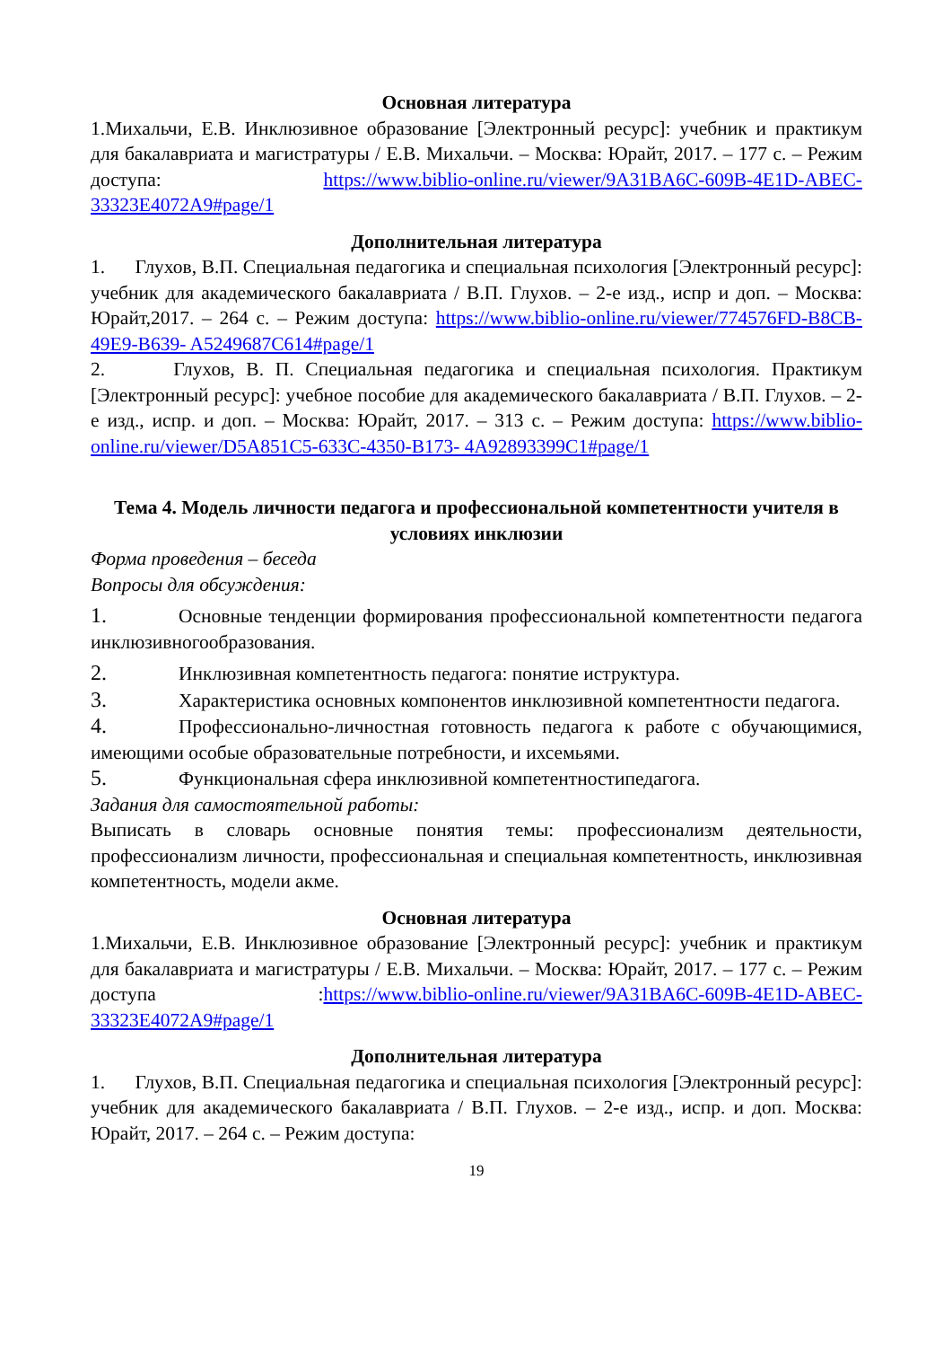Основная литература
1.Михальчи, Е.В. Инклюзивное образование [Электронный ресурс]: учебник и практикум для бакалавриата и магистратуры / Е.В. Михальчи. – Москва: Юрайт, 2017. – 177 с. – Режим доступа: https://www.biblio-online.ru/viewer/9A31BA6C-609B-4E1D-ABEC-33323E4072A9#page/1
Дополнительная литература
1. Глухов, В.П. Специальная педагогика и специальная психология [Электронный ресурс]: учебник для академического бакалавриата / В.П. Глухов. – 2-е изд., испр и доп. – Москва: Юрайт,2017. – 264 с. – Режим доступа: https://www.biblio-online.ru/viewer/774576FD-B8CB-49E9-B639- A5249687C614#page/1
2. Глухов, В. П. Специальная педагогика и специальная психология. Практикум [Электронный ресурс]: учебное пособие для академического бакалавриата / В.П. Глухов. – 2-е изд., испр. и доп. – Москва: Юрайт, 2017. – 313 с. – Режим доступа: https://www.biblio-online.ru/viewer/D5A851C5-633C-4350-B173- 4A92893399C1#page/1
Тема 4. Модель личности педагога и профессиональной компетентности учителя в условиях инклюзии
Форма проведения – беседа
Вопросы для обсуждения:
1. Основные тенденции формирования профессиональной компетентности педагога инклюзивногообразования.
2. Инклюзивная компетентность педагога: понятие иструктура.
3. Характеристика основных компонентов инклюзивной компетентности педагога.
4. Профессионально-личностная готовность педагога к работе с обучающимися, имеющими особые образовательные потребности, и ихсемьями.
5. Функциональная сфера инклюзивной компетентностипедагога.
Задания для самостоятельной работы:
Выписать в словарь основные понятия темы: профессионализм деятельности, профессионализм личности, профессиональная и специальная компетентность, инклюзивная компетентность, модели акме.
Основная литература
1.Михальчи, Е.В. Инклюзивное образование [Электронный ресурс]: учебник и практикум для бакалавриата и магистратуры / Е.В. Михальчи. – Москва: Юрайт, 2017. – 177 с. – Режим доступа :https://www.biblio-online.ru/viewer/9A31BA6C-609B-4E1D-ABEC-33323E4072A9#page/1
Дополнительная литература
1. Глухов, В.П. Специальная педагогика и специальная психология [Электронный ресурс]: учебник для академического бакалавриата / В.П. Глухов. – 2-е изд., испр. и доп. Москва: Юрайт, 2017. – 264 с. – Режим доступа:
19